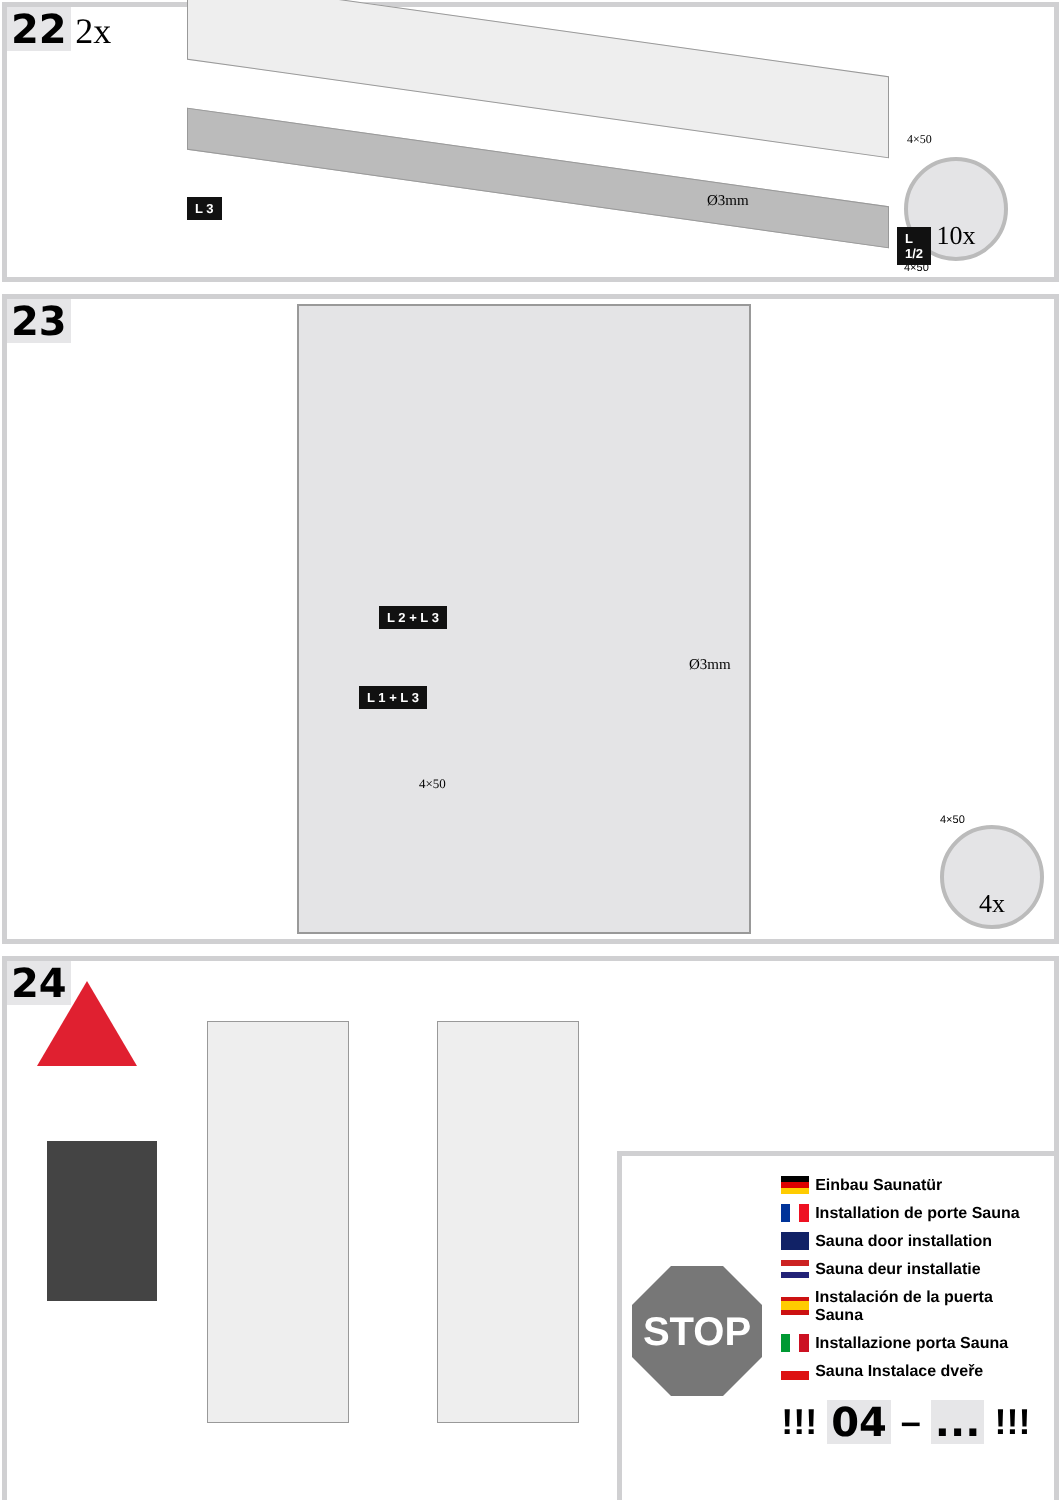22 2x
L 3 Ø3mm
4×50
L 1/2
10x
4×50
23
4×50
Ø3mm
L 2 + L 3
L 1 + L 3
4×50
4x
24
STOP
Einbau Saunatür
Installation de porte Sauna
Sauna door installation
Sauna deur installatie
Instalación de la puerta Sauna
Installazione porta Sauna
Sauna Instalace dveře
!!! 04 – ... !!!